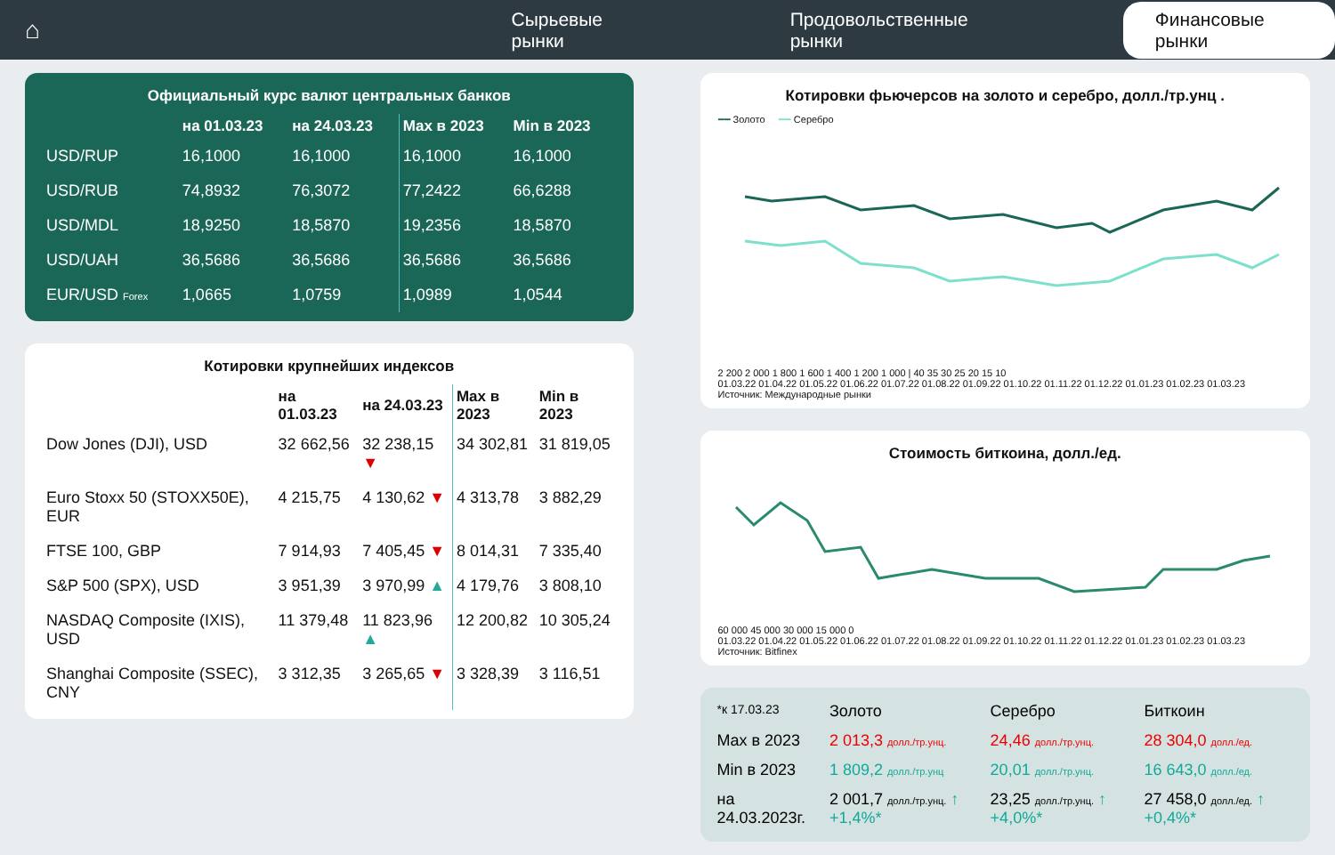⌂ Сырьевые рынки Продовольственные рынки Финансовые рынки
Официальный курс валют центральных банков
| | на 01.03.23 | на 24.03.23 | Max в 2023 | Min в 2023 |
| --- | --- | --- | --- | --- |
| USD/RUP | 16,1000 | 16,1000 | 16,1000 | 16,1000 |
| USD/RUB | 74,8932 | 76,3072 | 77,2422 | 66,6288 |
| USD/MDL | 18,9250 | 18,5870 | 19,2356 | 18,5870 |
| USD/UAH | 36,5686 | 36,5686 | 36,5686 | 36,5686 |
| EUR/USD Forex | 1,0665 | 1,0759 | 1,0989 | 1,0544 |
Котировки крупнейших индексов
| | на 01.03.23 | на 24.03.23 | Max в 2023 | Min в 2023 |
| --- | --- | --- | --- | --- |
| Dow Jones (DJI), USD | 32 662,56 | 32 238,15 ▼ | 34 302,81 | 31 819,05 |
| Euro Stoxx 50 (STOXX50E), EUR | 4 215,75 | 4 130,62 ▼ | 4 313,78 | 3 882,29 |
| FTSE 100, GBP | 7 914,93 | 7 405,45 ▼ | 8 014,31 | 7 335,40 |
| S&P 500 (SPX), USD | 3 951,39 | 3 970,99 ▲ | 4 179,76 | 3 808,10 |
| NASDAQ Composite (IXIS), USD | 11 379,48 | 11 823,96 ▲ | 12 200,82 | 10 305,24 |
| Shanghai Composite (SSEC), CNY | 3 312,35 | 3 265,65 ▼ | 3 328,39 | 3 116,51 |
Котировки фьючерсов на золото и серебро, долл./тр.унц .
━━ Золото ━━ Серебро
2 200 2 000 1 800 1 600 1 400 1 200 1 000 | 40 35 30 25 20 15 10
01.03.22 01.04.22 01.05.22 01.06.22 01.07.22 01.08.22 01.09.22 01.10.22 01.11.22 01.12.22 01.01.23 01.02.23 01.03.23
Источник: Международные рынки
Стоимость биткоина, долл./ед.
60 000 45 000 30 000 15 000 0
01.03.22 01.04.22 01.05.22 01.06.22 01.07.22 01.08.22 01.09.22 01.10.22 01.11.22 01.12.22 01.01.23 01.02.23 01.03.23
Источник: Bitfinex
| *к 17.03.23 | Золото | Серебро | Биткоин |
| Max в 2023 | 2 013,3 долл./тр.унц. | 24,46 долл./тр.унц. | 28 304,0 долл./ед. |
| Min в 2023 | 1 809,2 долл./тр.унц | 20,01 долл./тр.унц. | 16 643,0 долл./ед. |
| на 24.03.2023г. | 2 001,7 долл./тр.унц. ↑ +1,4%* | 23,25 долл./тр.унц. ↑ +4,0%* | 27 458,0 долл./ед. ↑ +0,4%* |